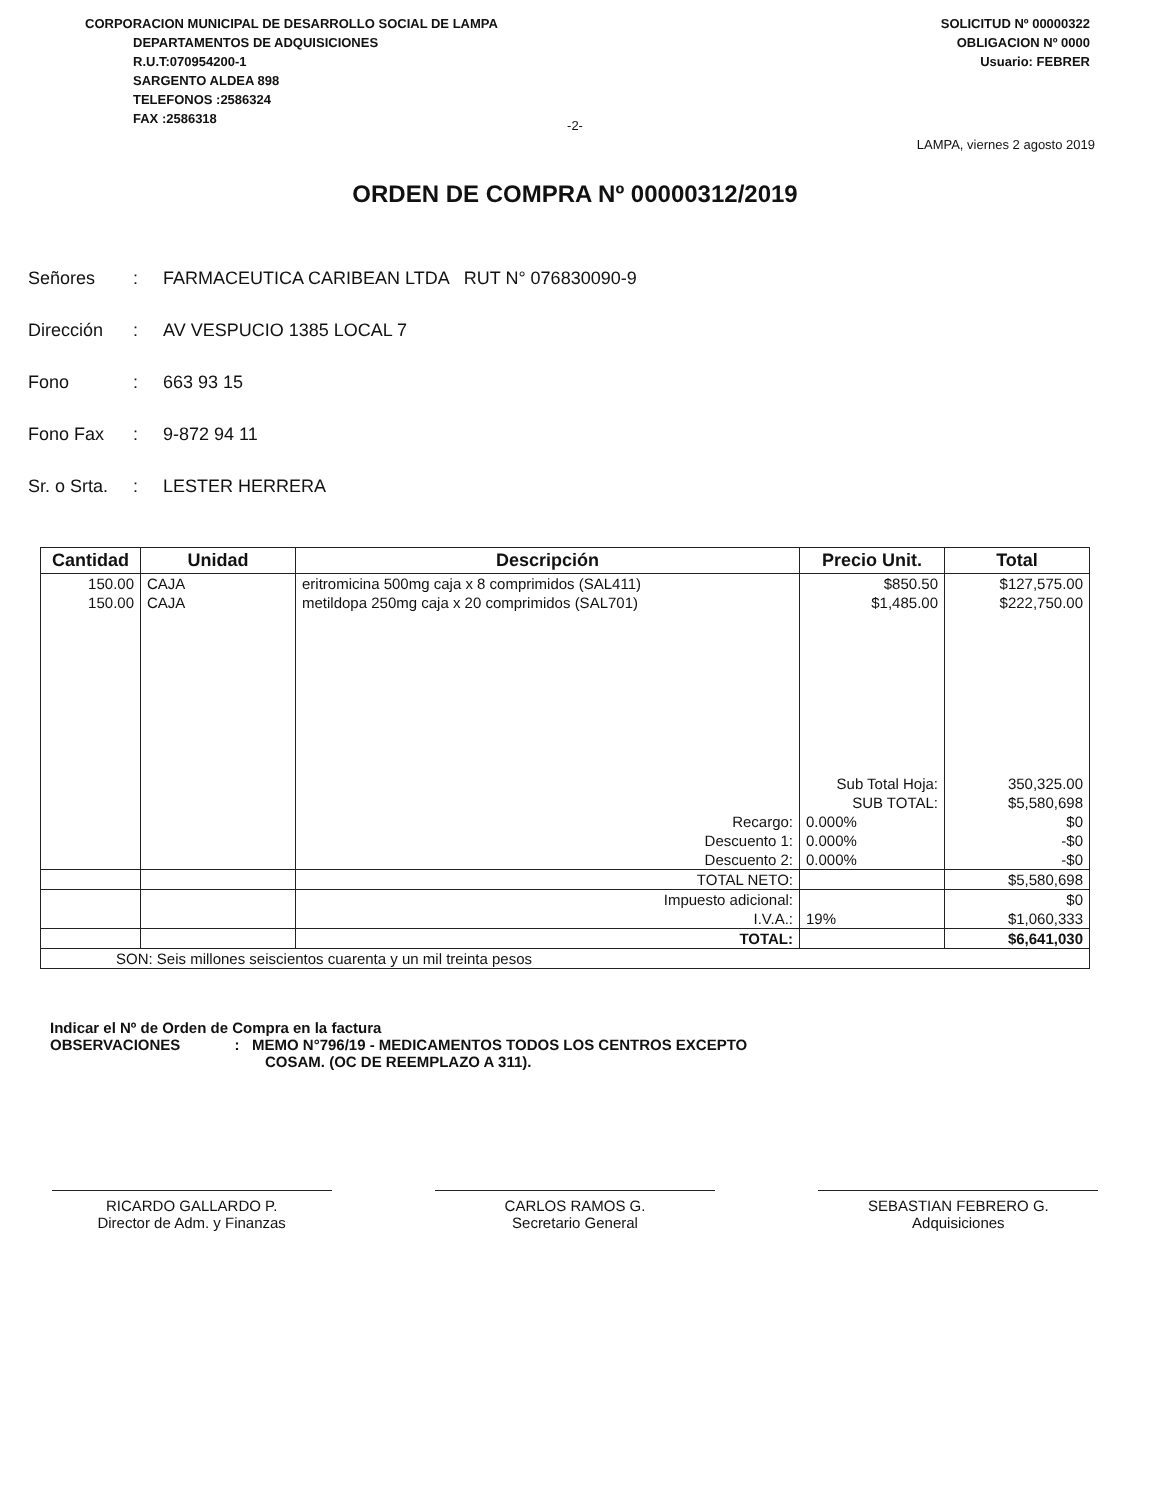CORPORACION MUNICIPAL DE DESARROLLO SOCIAL DE LAMPA
DEPARTAMENTOS DE ADQUISICIONES
R.U.T:070954200-1
SARGENTO ALDEA 898
TELEFONOS :2586324
FAX :2586318
SOLICITUD Nº 00000322
OBLIGACION Nº 0000
Usuario: FEBRER
-2-
LAMPA, viernes 2 agosto 2019
ORDEN DE COMPRA Nº 00000312/2019
Señores: FARMACEUTICA CARIBEAN LTDA RUT N° 076830090-9
Dirección: AV VESPUCIO 1385 LOCAL 7
Fono: 663 93 15
Fono Fax: 9-872 94 11
Sr. o Srta.: LESTER HERRERA
| Cantidad | Unidad | Descripción | Precio Unit. | Total |
| --- | --- | --- | --- | --- |
| 150.00 | CAJA | eritromicina 500mg caja x 8 comprimidos (SAL411) | $850.50 | $127,575.00 |
| 150.00 | CAJA | metildopa 250mg caja x 20 comprimidos (SAL701) | $1,485.00 | $222,750.00 |
| | | | Sub Total Hoja: | 350,325.00 |
| | | | SUB TOTAL: | $5,580,698 |
| | | Recargo: | 0.000% | $0 |
| | | Descuento 1: | 0.000% | -$0 |
| | | Descuento 2: | 0.000% | -$0 |
| | | TOTAL NETO: | | $5,580,698 |
| | | Impuesto adicional: | | $0 |
| | | I.V.A.: | 19% | $1,060,333 |
| | | TOTAL: | | $6,641,030 |
| SON: Seis millones seiscientos cuarenta y un mil treinta pesos | | | | |
Indicar el Nº de Orden de Compra en la factura
OBSERVACIONES : MEMO N°796/19 - MEDICAMENTOS TODOS LOS CENTROS EXCEPTO
COSAM. (OC DE REEMPLAZO A 311).
RICARDO GALLARDO P.
Director de Adm. y Finanzas
CARLOS RAMOS G.
Secretario General
SEBASTIAN FEBRERO G.
Adquisiciones